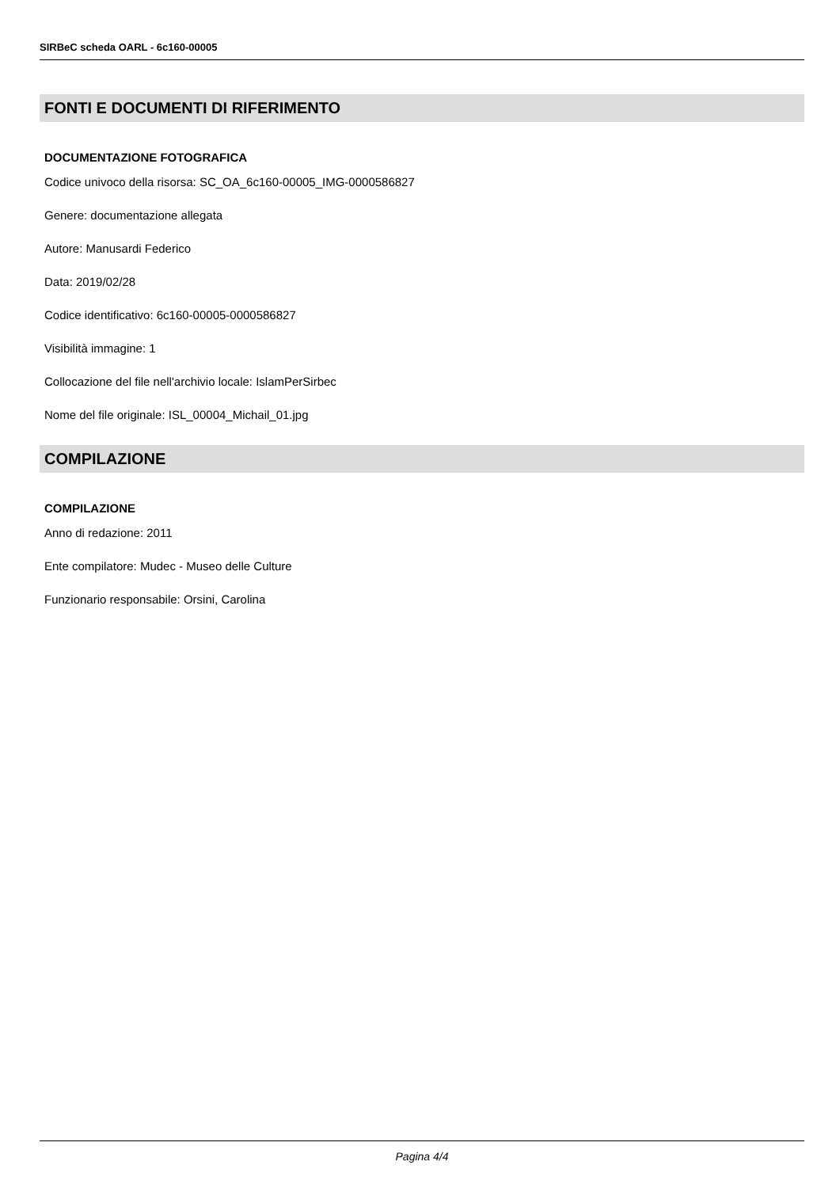SIRBeC scheda OARL - 6c160-00005
FONTI E DOCUMENTI DI RIFERIMENTO
DOCUMENTAZIONE FOTOGRAFICA
Codice univoco della risorsa: SC_OA_6c160-00005_IMG-0000586827
Genere: documentazione allegata
Autore: Manusardi Federico
Data: 2019/02/28
Codice identificativo: 6c160-00005-0000586827
Visibilità immagine: 1
Collocazione del file nell'archivio locale: IslamPerSirbec
Nome del file originale: ISL_00004_Michail_01.jpg
COMPILAZIONE
COMPILAZIONE
Anno di redazione: 2011
Ente compilatore: Mudec - Museo delle Culture
Funzionario responsabile: Orsini, Carolina
Pagina 4/4